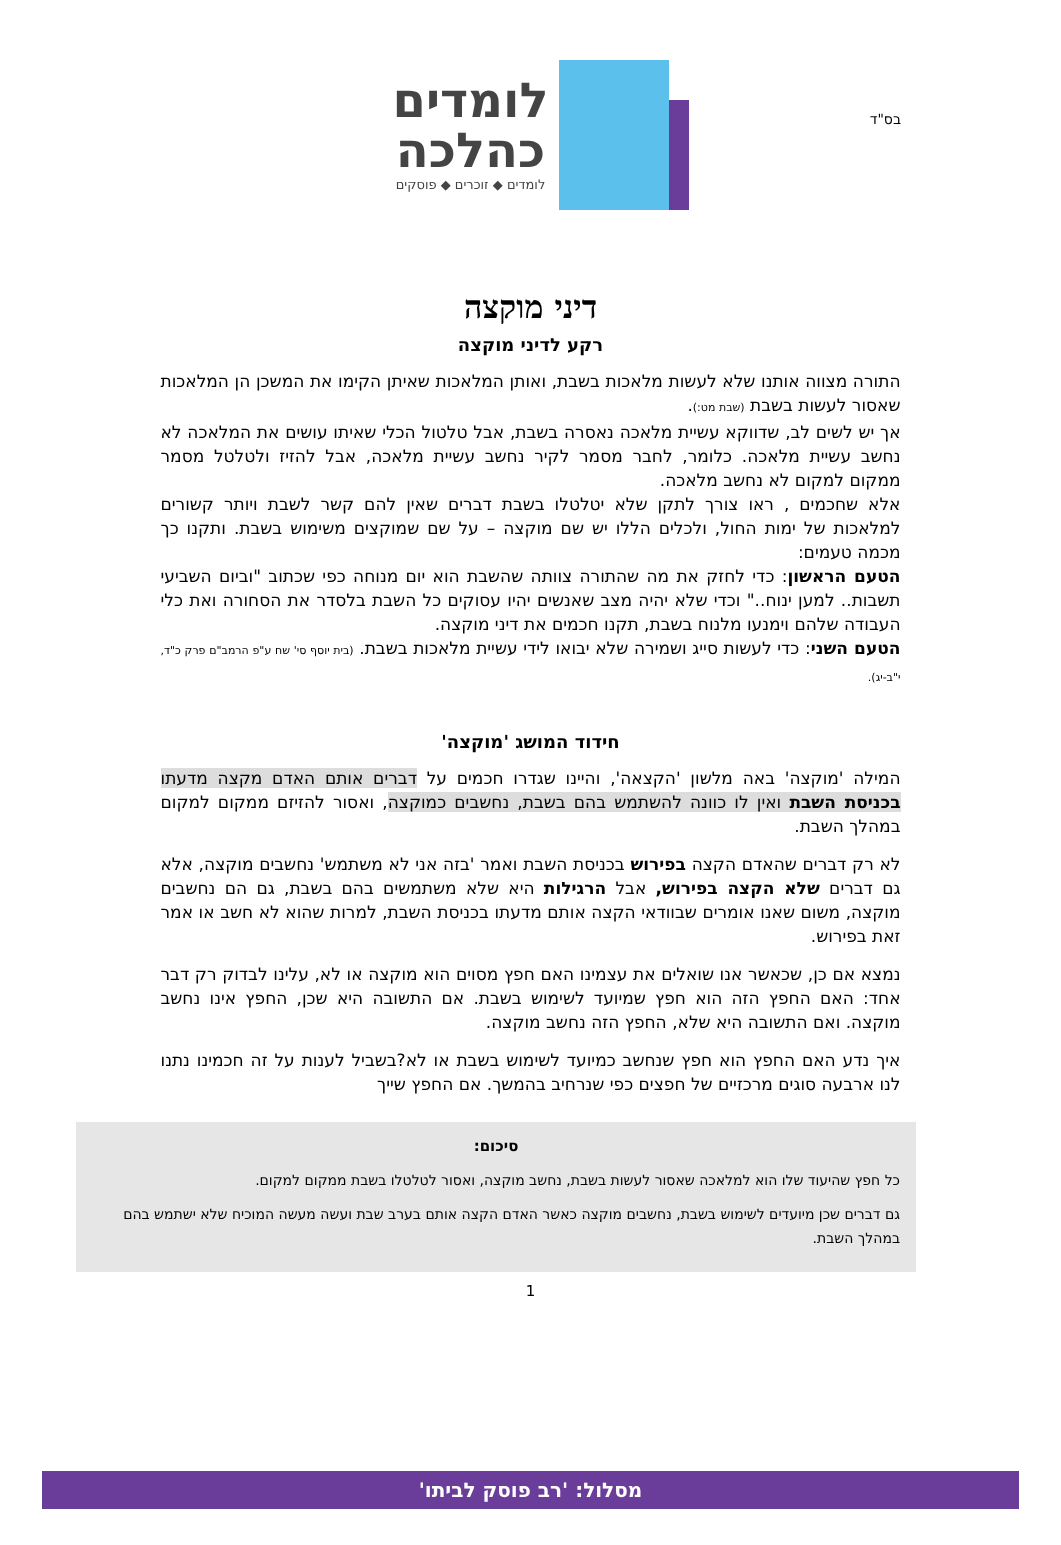בס"ד
לומדים
כהלכה
לומדים ◆ זוכרים ◆ פוסקים
דיני מוקצה
רקע לדיני מוקצה
התורה מצווה אותנו שלא לעשות מלאכות בשבת, ואותן המלאכות שאיתן הקימו את המשכן הן המלאכות שאסור לעשות בשבת (שבת מט:).
אך יש לשים לב, שדווקא עשיית מלאכה נאסרה בשבת, אבל טלטול הכלי שאיתו עושים את המלאכה לא נחשב עשיית מלאכה. כלומר, לחבר מסמר לקיר נחשב עשיית מלאכה, אבל להזיז ולטלטל מסמר ממקום למקום לא נחשב מלאכה.
אלא שחכמים , ראו צורך לתקן שלא יטלטלו בשבת דברים שאין להם קשר לשבת ויותר קשורים למלאכות של ימות החול, ולכלים הללו יש שם מוקצה – על שם שמוקצים משימוש בשבת. ותקנו כך מכמה טעמים:
הטעם הראשון: כדי לחזק את מה שהתורה צוותה שהשבת הוא יום מנוחה כפי שכתוב "וביום השביעי תשבות.. למען ינוח.." וכדי שלא יהיה מצב שאנשים יהיו עסוקים כל השבת בלסדר את הסחורה ואת כלי העבודה שלהם וימנעו מלנוח בשבת, תקנו חכמים את דיני מוקצה.
הטעם השני: כדי לעשות סייג ושמירה שלא יבואו לידי עשיית מלאכות בשבת. (בית יוסף סי' שח ע"פ הרמב"ם פרק כ"ד, י"ב-יג).
חידוד המושג 'מוקצה'
המילה 'מוקצה' באה מלשון 'הקצאה', והיינו שגדרו חכמים על דברים אותם האדם מקצה מדעתו בכניסת השבת ואין לו כוונה להשתמש בהם בשבת, נחשבים כמוקצה, ואסור להזיזם ממקום למקום במהלך השבת.
לא רק דברים שהאדם הקצה בפירוש בכניסת השבת ואמר 'בזה אני לא משתמש' נחשבים מוקצה, אלא גם דברים שלא הקצה בפירוש, אבל הרגילות היא שלא משתמשים בהם בשבת, גם הם נחשבים מוקצה, משום שאנו אומרים שבוודאי הקצה אותם מדעתו בכניסת השבת, למרות שהוא לא חשב או אמר זאת בפירוש.
נמצא אם כן, שכאשר אנו שואלים את עצמינו האם חפץ מסוים הוא מוקצה או לא, עלינו לבדוק רק דבר אחד: האם החפץ הזה הוא חפץ שמיועד לשימוש בשבת. אם התשובה היא שכן, החפץ אינו נחשב מוקצה. ואם התשובה היא שלא, החפץ הזה נחשב מוקצה.
איך נדע האם החפץ הוא חפץ שנחשב כמיועד לשימוש בשבת או לא?בשביל לענות על זה חכמינו נתנו לנו ארבעה סוגים מרכזיים של חפצים כפי שנרחיב בהמשך. אם החפץ שייך
סיכום:
כל חפץ שהיעוד שלו הוא למלאכה שאסור לעשות בשבת, נחשב מוקצה, ואסור לטלטלו בשבת ממקום למקום.
גם דברים שכן מיועדים לשימוש בשבת, נחשבים מוקצה כאשר האדם הקצה אותם בערב שבת ועשה מעשה המוכיח שלא ישתמש בהם במהלך השבת.
1
מסלול: 'רב פוסק לביתו'